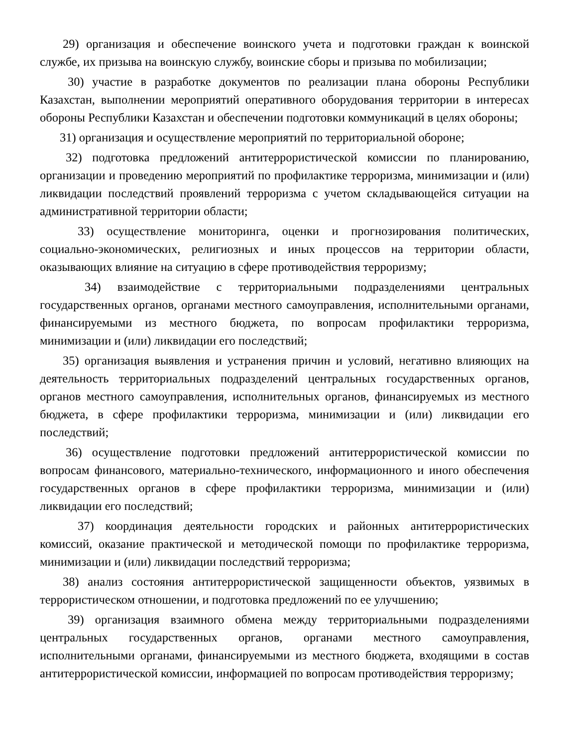29) организация и обеспечение воинского учета и подготовки граждан к воинской службе, их призыва на воинскую службу, воинские сборы и призыва по мобилизации;
30) участие в разработке документов по реализации плана обороны Республики Казахстан, выполнении мероприятий оперативного оборудования территории в интересах обороны Республики Казахстан и обеспечении подготовки коммуникаций в целях обороны;
31) организация и осуществление мероприятий по территориальной обороне;
32) подготовка предложений антитеррористической комиссии по планированию, организации и проведению мероприятий по профилактике терроризма, минимизации и (или) ликвидации последствий проявлений терроризма с учетом складывающейся ситуации на административной территории области;
33) осуществление мониторинга, оценки и прогнозирования политических, социально-экономических, религиозных и иных процессов на территории области, оказывающих влияние на ситуацию в сфере противодействия терроризму;
34) взаимодействие с территориальными подразделениями центральных государственных органов, органами местного самоуправления, исполнительными органами, финансируемыми из местного бюджета, по вопросам профилактики терроризма, минимизации и (или) ликвидации его последствий;
35) организация выявления и устранения причин и условий, негативно влияющих на деятельность территориальных подразделений центральных государственных органов, органов местного самоуправления, исполнительных органов, финансируемых из местного бюджета, в сфере профилактики терроризма, минимизации и (или) ликвидации его последствий;
36) осуществление подготовки предложений антитеррористической комиссии по вопросам финансового, материально-технического, информационного и иного обеспечения государственных органов в сфере профилактики терроризма, минимизации и (или) ликвидации его последствий;
37) координация деятельности городских и районных антитеррористических комиссий, оказание практической и методической помощи по профилактике терроризма, минимизации и (или) ликвидации последствий терроризма;
38) анализ состояния антитеррористической защищенности объектов, уязвимых в террористическом отношении, и подготовка предложений по ее улучшению;
39) организация взаимного обмена между территориальными подразделениями центральных государственных органов, органами местного самоуправления, исполнительными органами, финансируемыми из местного бюджета, входящими в состав антитеррористической комиссии, информацией по вопросам противодействия терроризму;